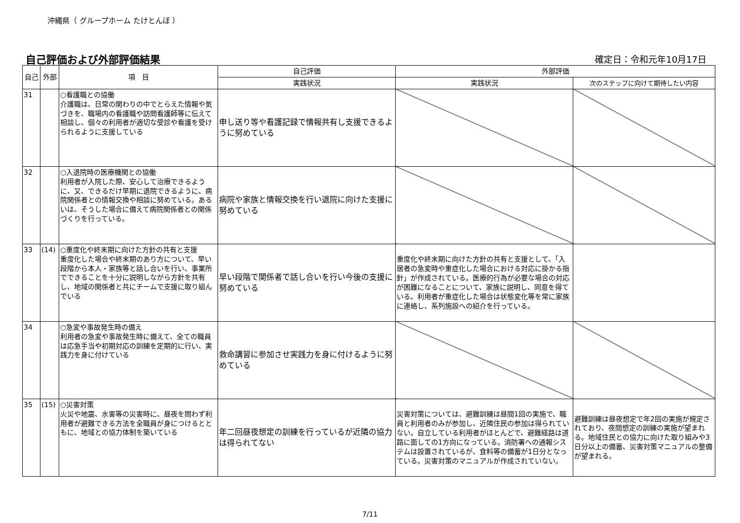沖縄県（ グループホーム たけとんぼ ）
自己評価および外部評価結果 確定日：令和元年10月17日
| 自己 | 外部 | 項 目 | 自己評価 | 外部評価 | |
| --- | --- | --- | --- | --- | --- |
| | | | 実践状況 | 実践状況 | 次のステップに向けて期待したい内容 |
| 31 | | ○看護職との協働 介護職は、日常の関わりの中でとらえた情報や気づきを、職場内の看護職や訪問看護師等に伝えて相談し、個々の利用者が適切な受診や看護を受けられるように支援している | 申し送り等や看護記録で情報共有し支援できるように努めている | | |
| 32 | | ○入退院時の医療機関との協働 利用者が入院した際、安心して治療できるように、又、できるだけ早期に退院できるように、病院関係者との情報交換や相談に努めている。あるいは、そうした場合に備えて病院関係者との関係づくりを行っている。 | 病院や家族と情報交換を行い退院に向けた支援に努めている | | |
| 33 | (14) | ○重度化や終末期に向けた方針の共有と支援 重度化した場合や終末期のあり方について、早い段階から本人・家族等と話し合いを行い、事業所でできることを十分に説明しながら方針を共有し、地域の関係者と共にチームで支援に取り組んでいる | 早い段階で関係者で話し合いを行い今後の支援に努めている | 重度化や終末期に向けた方針の共有と支援として、「入居者の急変時や重症化した場合における対応に掛かる指針」が作成されている。医療的行為が必要な場合の対応が困難になることについて、家族に説明し、同意を得ている。利用者が重症化した場合は状態変化等を常に家族に連絡し、系列施設への紹介を行っている。 | |
| 34 | | ○急変や事故発生時の備え 利用者の急変や事故発生時に備えて、全ての職員は応急手当や初期対応の訓練を定期的に行い、実践力を身に付けている | 救命講習に参加させ実践力を身に付けるように努めている | | |
| 35 | (15) | ○災害対策 火災や地震、水害等の災害時に、昼夜を問わず利用者が避難できる方法を全職員が身につけるとともに、地域との協力体制を築いている | 年二回昼夜想定の訓練を行っているが近隣の協力は得られてない | 災害対策については、避難訓練は昼間1回の実施で、職員と利用者のみが参加し、近隣住民の参加は得られていない。自立している利用者がほとんどで、避難経路は道路に面しての1方向になっている。消防署への通報システムは設置されているが、食料等の備蓄が1日分となっている。災害対策のマニュアルが作成されていない。 | 避難訓練は昼夜想定で年2回の実施が規定されており、夜間想定の訓練の実施が望まれる。地域住民との協力に向けた取り組みや3日分以上の備蓄、災害対策マニュアルの整備が望まれる。 |
7/11